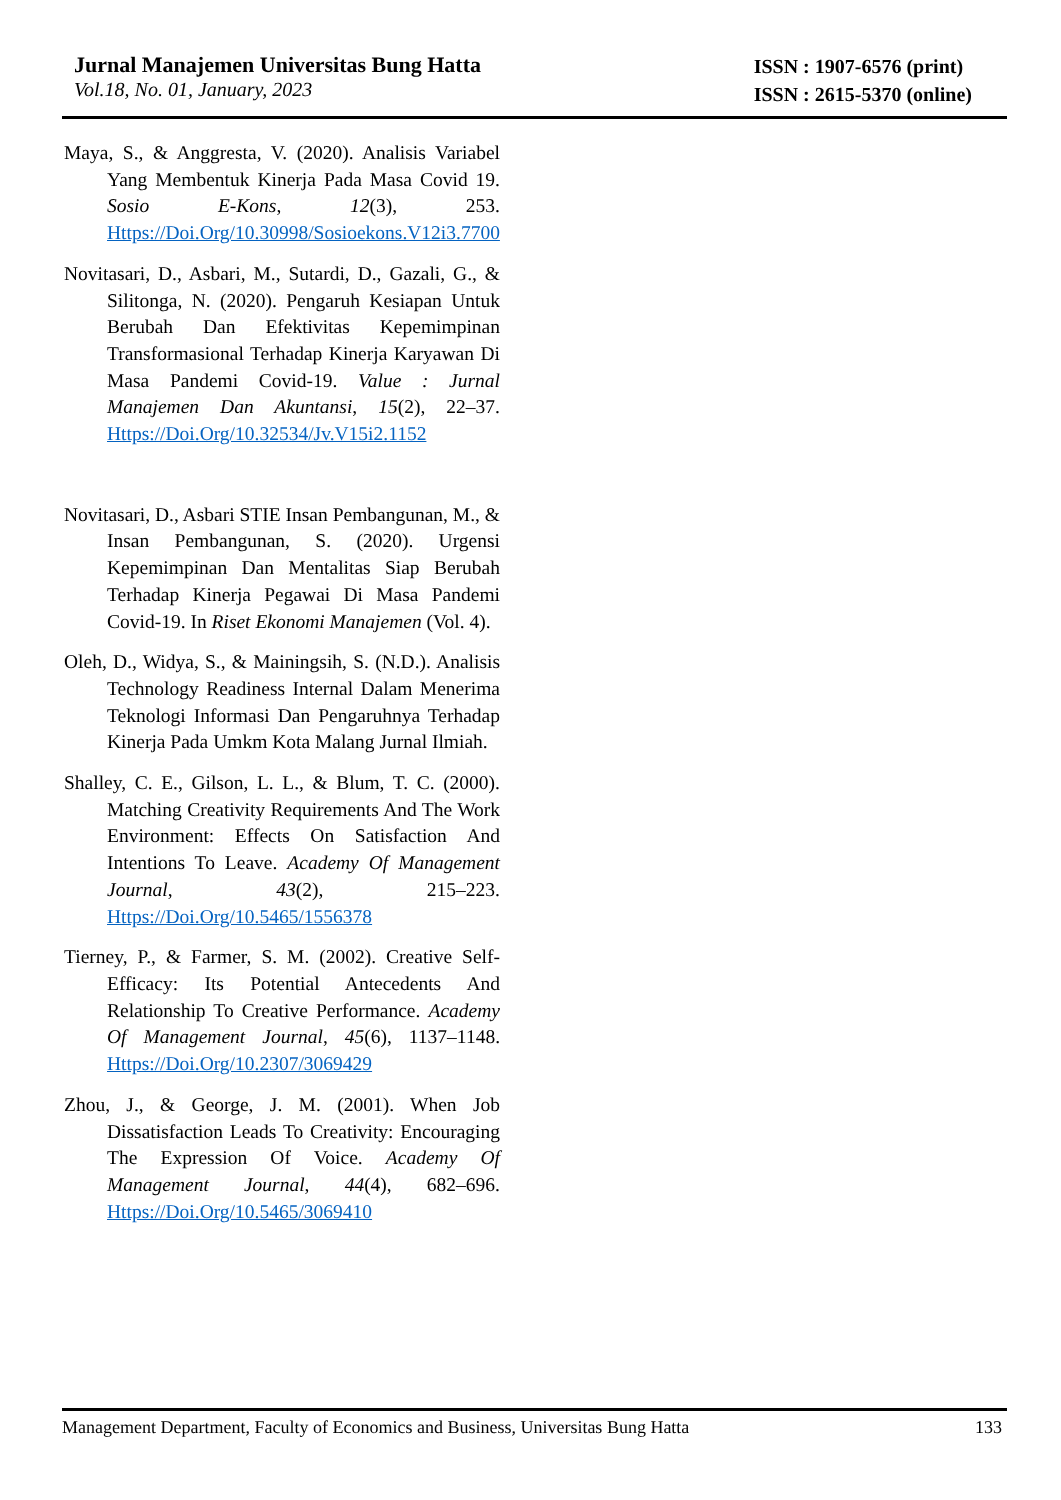Jurnal Manajemen Universitas Bung Hatta
Vol.18, No. 01, January, 2023
ISSN : 1907-6576 (print)
ISSN : 2615-5370 (online)
Maya, S., & Anggresta, V. (2020). Analisis Variabel Yang Membentuk Kinerja Pada Masa Covid 19. Sosio E-Kons, 12(3), 253. Https://Doi.Org/10.30998/Sosioekons.V12i3.7700
Novitasari, D., Asbari, M., Sutardi, D., Gazali, G., & Silitonga, N. (2020). Pengaruh Kesiapan Untuk Berubah Dan Efektivitas Kepemimpinan Transformasional Terhadap Kinerja Karyawan Di Masa Pandemi Covid-19. Value : Jurnal Manajemen Dan Akuntansi, 15(2), 22–37. Https://Doi.Org/10.32534/Jv.V15i2.1152
Novitasari, D., Asbari STIE Insan Pembangunan, M., & Insan Pembangunan, S. (2020). Urgensi Kepemimpinan Dan Mentalitas Siap Berubah Terhadap Kinerja Pegawai Di Masa Pandemi Covid-19. In Riset Ekonomi Manajemen (Vol. 4).
Oleh, D., Widya, S., & Mainingsih, S. (N.D.). Analisis Technology Readiness Internal Dalam Menerima Teknologi Informasi Dan Pengaruhnya Terhadap Kinerja Pada Umkm Kota Malang Jurnal Ilmiah.
Shalley, C. E., Gilson, L. L., & Blum, T. C. (2000). Matching Creativity Requirements And The Work Environment: Effects On Satisfaction And Intentions To Leave. Academy Of Management Journal, 43(2), 215–223. Https://Doi.Org/10.5465/1556378
Tierney, P., & Farmer, S. M. (2002). Creative Self-Efficacy: Its Potential Antecedents And Relationship To Creative Performance. Academy Of Management Journal, 45(6), 1137–1148. Https://Doi.Org/10.2307/3069429
Zhou, J., & George, J. M. (2001). When Job Dissatisfaction Leads To Creativity: Encouraging The Expression Of Voice. Academy Of Management Journal, 44(4), 682–696. Https://Doi.Org/10.5465/3069410
Management Department, Faculty of Economics and Business, Universitas Bung Hatta 133